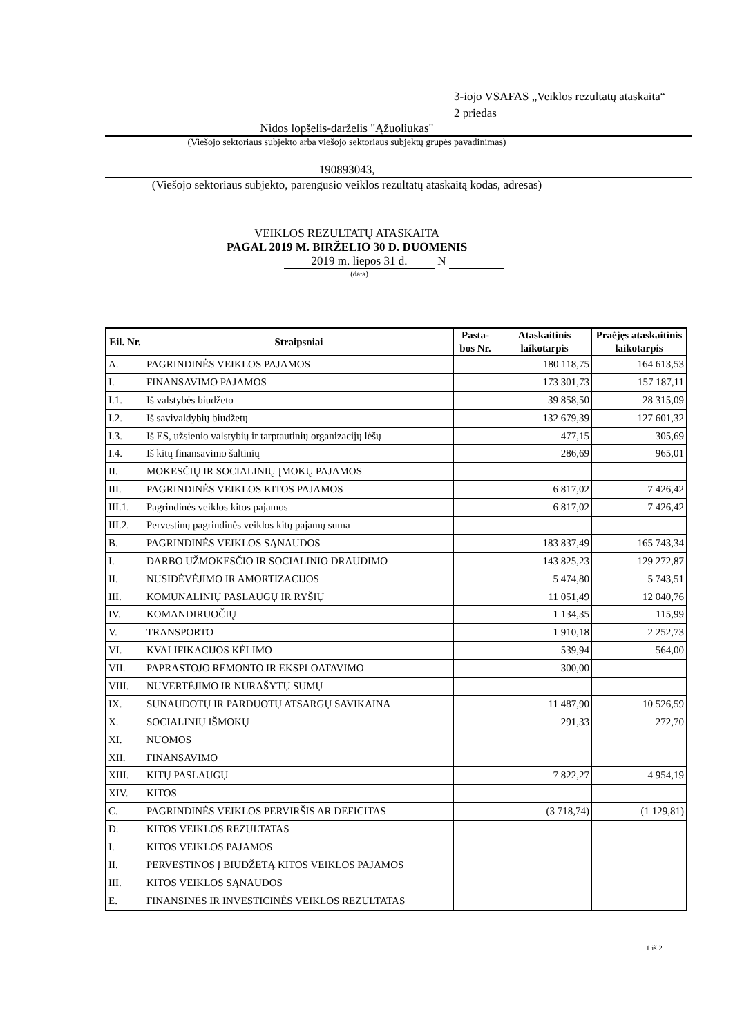3-iojo VSAFAS „Veiklos rezultatų ataskaita“
2 priedas
Nidos lopšelis-darželis "Ąžuoliukas"
(Viešojo sektoriaus subjekto arba viešojo sektoriaus subjektų grupės pavadinimas)
190893043,
(Viešojo sektoriaus subjekto, parengusio veiklos rezultatų ataskaitą kodas, adresas)
VEIKLOS REZULTATŲ ATASKAITA
PAGAL 2019 M. BIRŽELIO 30 D. DUOMENIS
2019 m. liepos 31 d. N
(data)
| Eil. Nr. | Straipsniai | Pasta-bos Nr. | Ataskaitinis laikotarpis | Praėjęs ataskaitinis laikotarpis |
| --- | --- | --- | --- | --- |
| A. | PAGRINDINĖS VEIKLOS PAJAMOS | | 180 118,75 | 164 613,53 |
| I. | FINANSAVIMO PAJAMOS | | 173 301,73 | 157 187,11 |
| I.1. | Iš valstybės biudžeto | | 39 858,50 | 28 315,09 |
| I.2. | Iš savivaldybių biudžetų | | 132 679,39 | 127 601,32 |
| I.3. | Iš ES, užsienio valstybių ir tarptautinių organizacijų lėšų | | 477,15 | 305,69 |
| I.4. | Iš kitų finansavimo šaltinių | | 286,69 | 965,01 |
| II. | MOKESČIŲ IR SOCIALINIŲ ĮMOKŲ PAJAMOS | | | |
| III. | PAGRINDINĖS VEIKLOS KITOS PAJAMOS | | 6 817,02 | 7 426,42 |
| III.1. | Pagrindinės veiklos kitos pajamos | | 6 817,02 | 7 426,42 |
| III.2. | Pervestinų pagrindinės veiklos kitų pajamų suma | | | |
| B. | PAGRINDINĖS VEIKLOS SĄNAUDOS | | 183 837,49 | 165 743,34 |
| I. | DARBO UŽMOKESČIO IR SOCIALINIO DRAUDIMO | | 143 825,23 | 129 272,87 |
| II. | NUSIDĖVĖJIMO IR AMORTIZACIJOS | | 5 474,80 | 5 743,51 |
| III. | KOMUNALINIŲ PASLAUGŲ IR RYŠIŲ | | 11 051,49 | 12 040,76 |
| IV. | KOMANDIRUOČIŲ | | 1 134,35 | 115,99 |
| V. | TRANSPORTO | | 1 910,18 | 2 252,73 |
| VI. | KVALIFIKACIJOS KĖLIMO | | 539,94 | 564,00 |
| VII. | PAPRASTOJO REMONTO IR EKSPLOATAVIMO | | 300,00 | |
| VIII. | NUVERTĖJIMO IR NURAŠYTŲ SUMŲ | | | |
| IX. | SUNAUDOTŲ IR PARDUOTŲ ATSARGŲ SAVIKAINA | | 11 487,90 | 10 526,59 |
| X. | SOCIALINIŲ IŠMOKŲ | | 291,33 | 272,70 |
| XI. | NUOMOS | | | |
| XII. | FINANSAVIMO | | | |
| XIII. | KITŲ PASLAUGŲ | | 7 822,27 | 4 954,19 |
| XIV. | KITOS | | | |
| C. | PAGRINDINĖS VEIKLOS PERVIRŠIS AR DEFICITAS | | (3 718,74) | (1 129,81) |
| D. | KITOS VEIKLOS REZULTATAS | | | |
| I. | KITOS VEIKLOS PAJAMOS | | | |
| II. | PERVESTINOS Į BIUDŽETĄ KITOS VEIKLOS PAJAMOS | | | |
| III. | KITOS VEIKLOS SĄNAUDOS | | | |
| E. | FINANSINĖS IR INVESTICINĖS VEIKLOS REZULTATAS | | | |
1 iš 2